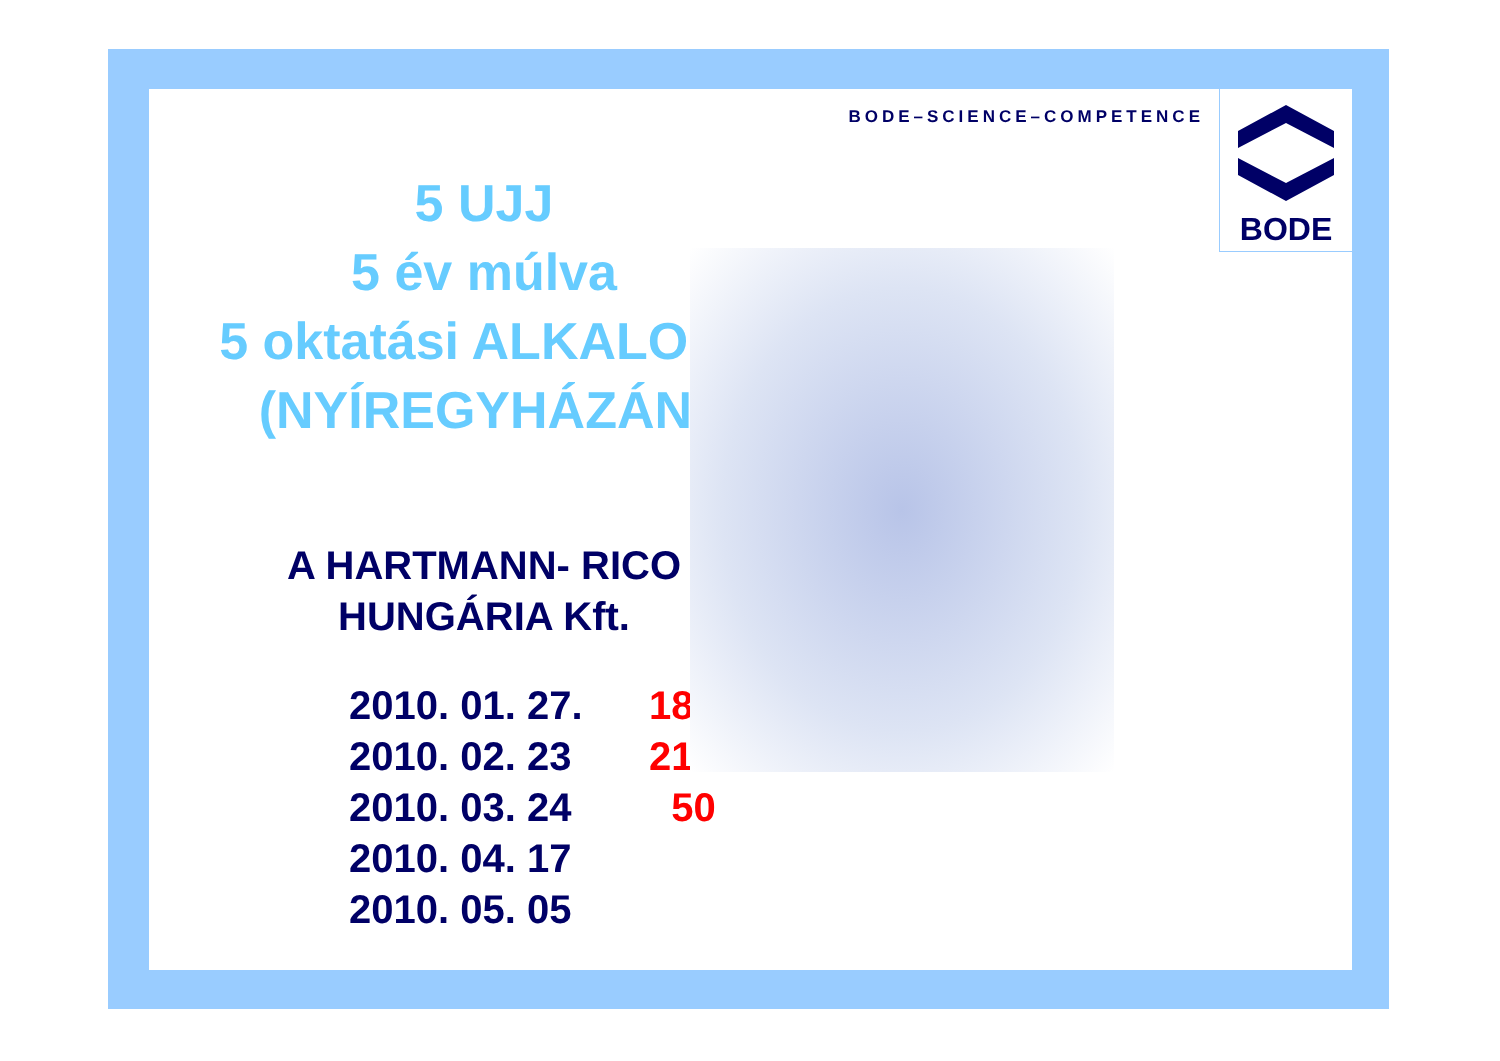5 UJJ
5 év múlva
5 oktatási ALKALOM-
(NYÍREGYHÁZÁN)
A HARTMANN- RICO
HUNGÁRIA Kft.
2010. 01. 27. 18
2010. 02. 23 210
2010. 03. 24 50
2010. 04. 17
2010. 05. 05
BODE–SCIENCE–COMPETENCE
BODE